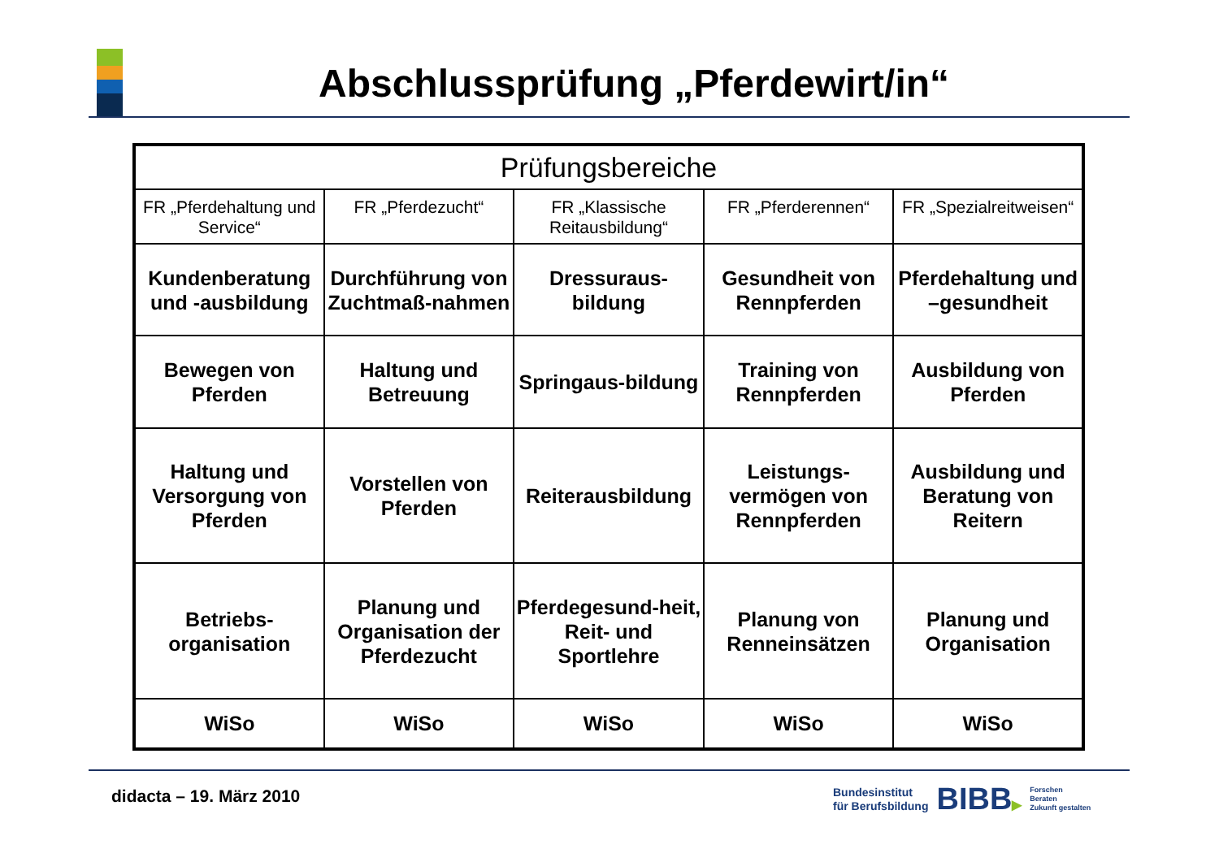Abschlussprüfung „Pferdewirt/in“
| Prüfungsbereiche | | | | |
| FR „Pferdehaltung und Service“ | FR „Pferdezucht“ | FR „Klassische Reitausbildung“ | FR „Pferderennen“ | FR „Spezialreitweisen“ |
| Kundenberatung und -ausbildung | Durchführung von Zuchtmaß-nahmen | Dressuraus-bildung | Gesundheit von Rennpferden | Pferdehaltung und –gesundheit |
| Bewegen von Pferden | Haltung und Betreuung | Springaus-bildung | Training von Rennpferden | Ausbildung von Pferden |
| Haltung und Versorgung von Pferden | Vorstellen von Pferden | Reiterausbildung | Leistungs-vermögen von Rennpferden | Ausbildung und Beratung von Reitern |
| Betriebs-organisation | Planung und Organisation der Pferdezucht | Pferdegesund-heit, Reit- und Sportlehre | Planung von Renneinsätzen | Planung und Organisation |
| WiSo | WiSo | WiSo | WiSo | WiSo |
didacta – 19. März 2010
Bundesinstitut
für Berufsbildung
BIBB▶
Forschen
Beraten
Zukunft gestalten